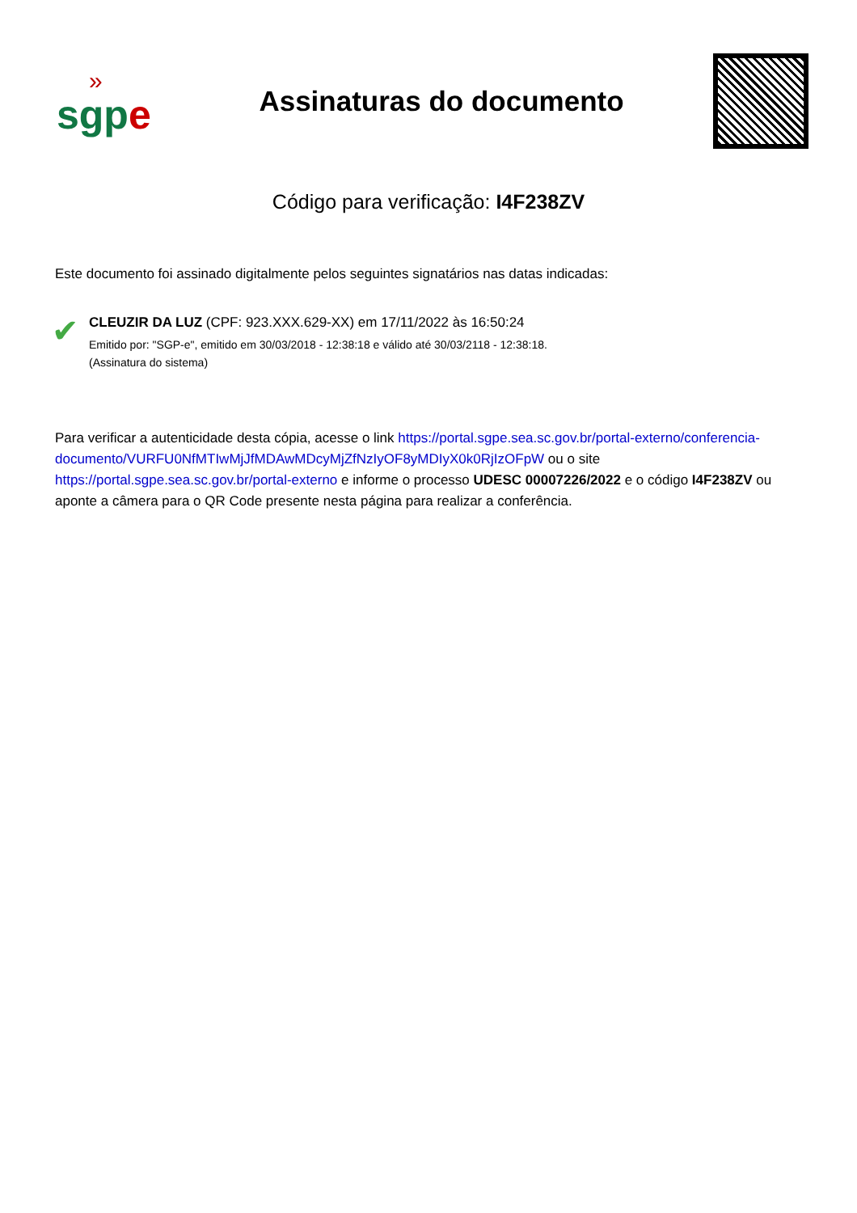»
sgp e
Assinaturas do documento
Código para verificação: I4F238ZV
Este documento foi assinado digitalmente pelos seguintes signatários nas datas indicadas:
✔
CLEUZIR DA LUZ (CPF: 923.XXX.629-XX) em 17/11/2022 às 16:50:24
Emitido por: "SGP-e", emitido em 30/03/2018 - 12:38:18 e válido até 30/03/2118 - 12:38:18.
(Assinatura do sistema)
Para verificar a autenticidade desta cópia, acesse o link https://portal.sgpe.sea.sc.gov.br/portal-externo/conferencia-documento/VURFU0NfMTIwMjJfMDAwMDcyMjZfNzIyOF8yMDIyX0k0RjIzOFpW ou o site https://portal.sgpe.sea.sc.gov.br/portal-externo e informe o processo UDESC 00007226/2022 e o código I4F238ZV ou aponte a câmera para o QR Code presente nesta página para realizar a conferência.